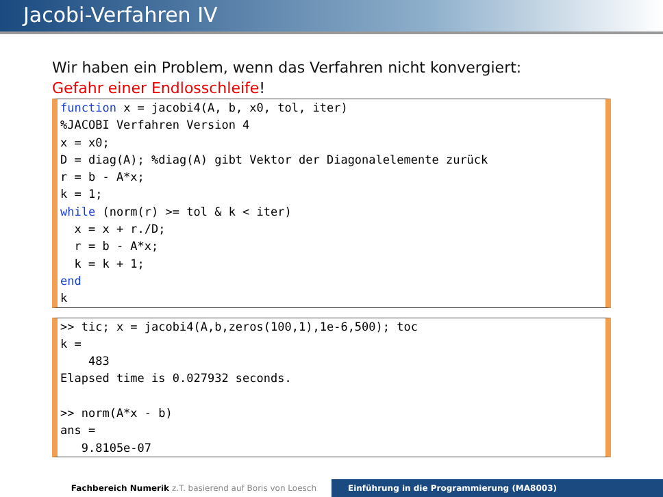Jacobi-Verfahren IV
Wir haben ein Problem, wenn das Verfahren nicht konvergiert:
Gefahr einer Endlosschleife!
function x = jacobi4(A, b, x0, tol, iter) %JACOBI Verfahren Version 4 x = x0; D = diag(A); %diag(A) gibt Vektor der Diagonalelemente zurück r = b - A*x; k = 1; while (norm(r) >= tol & k < iter) x = x + r./D; r = b - A*x; k = k + 1; end k
>> tic; x = jacobi4(A,b,zeros(100,1),1e-6,500); toc k = 483 Elapsed time is 0.027932 seconds. >> norm(A*x - b) ans = 9.8105e-07
Fachbereich Numerik z.T. basierend auf Boris von Loesch Einführung in die Programmierung (MA8003)